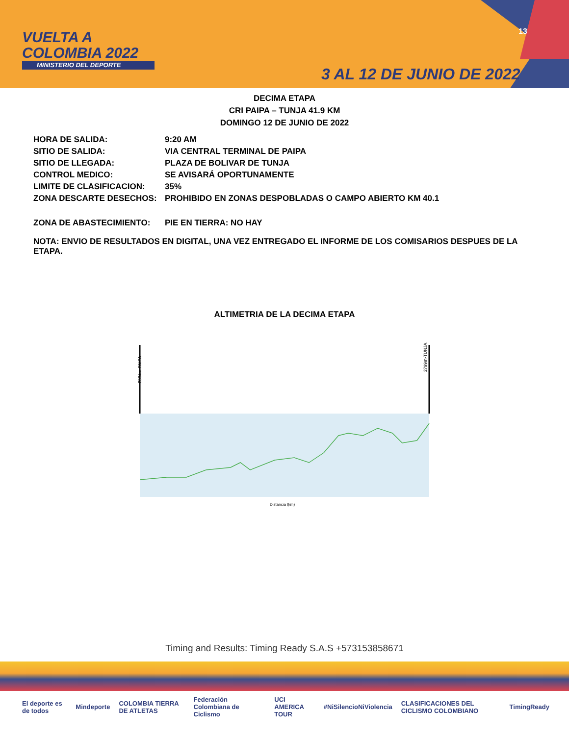VUELTA A
COLOMBIA 2022
MINISTERIO DEL DEPORTE
13
3 AL 12 DE JUNIO DE 2022
DECIMA ETAPA
CRI PAIPA – TUNJA 41.9 KM
DOMINGO 12 DE JUNIO DE 2022
| HORA DE SALIDA: | 9:20 AM |
| SITIO DE SALIDA: | VIA CENTRAL TERMINAL DE PAIPA |
| SITIO DE LLEGADA: | PLAZA DE BOLIVAR DE TUNJA |
| CONTROL MEDICO: | SE AVISARÁ OPORTUNAMENTE |
| LIMITE DE CLASIFICACION: | 35% |
| ZONA DESCARTE DESECHOS: | PROHIBIDO EN ZONAS DESPOBLADAS O CAMPO ABIERTO KM 40.1 |
| ZONA DE ABASTECIMIENTO: | PIE EN TIERRA: NO HAY |
NOTA: ENVIO DE RESULTADOS EN DIGITAL, UNA VEZ ENTREGADO EL INFORME DE LOS COMISARIOS DESPUES DE LA ETAPA.
ALTIMETRIA DE LA DECIMA ETAPA
2534m-PAIPA
2799m-TUNJA
Distancia (km)
Timing and Results: Timing Ready S.A.S +573153858671
El deporte es de todos Mindeporte COLOMBIA TIERRA DE ATLETAS Federación Colombiana de Ciclismo UCI AMERICA TOUR #NiSilencioNiViolencia CLASIFICACIONES DEL CICLISMO COLOMBIANO TimingReady